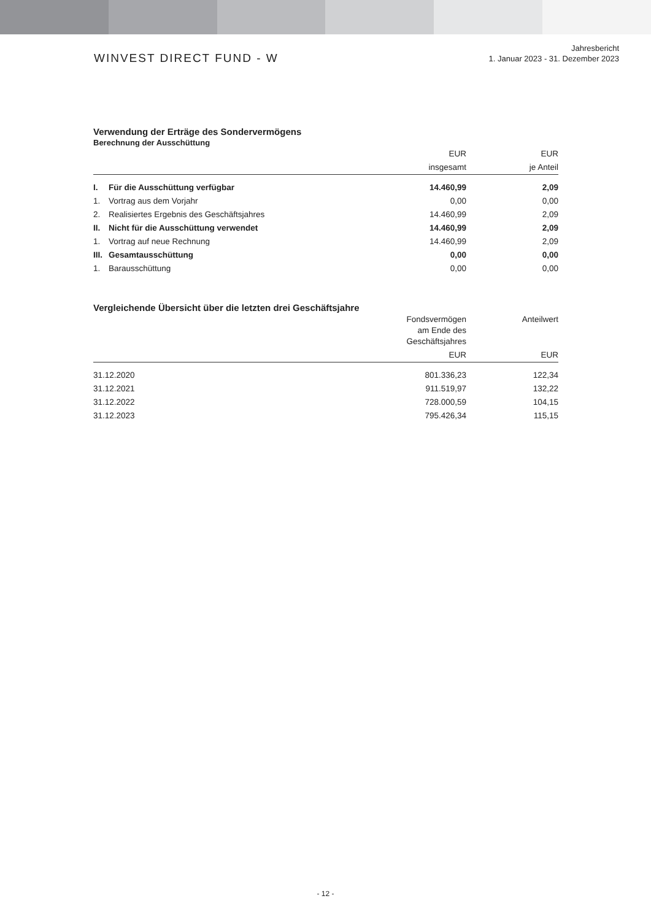WINVEST DIRECT FUND - W
Jahresbericht
1. Januar 2023 - 31. Dezember 2023
Verwendung der Erträge des Sondervermögens
Berechnung der Ausschüttung
| | | EUR | EUR |
| --- | --- | --- | --- |
| | | insgesamt | je Anteil |
| I. | Für die Ausschüttung verfügbar | 14.460,99 | 2,09 |
| 1. | Vortrag aus dem Vorjahr | 0,00 | 0,00 |
| 2. | Realisiertes Ergebnis des Geschäftsjahres | 14.460,99 | 2,09 |
| II. | Nicht für die Ausschüttung verwendet | 14.460,99 | 2,09 |
| 1. | Vortrag auf neue Rechnung | 14.460,99 | 2,09 |
| III. | Gesamtausschüttung | 0,00 | 0,00 |
| 1. | Barausschüttung | 0,00 | 0,00 |
Vergleichende Übersicht über die letzten drei Geschäftsjahre
| | Fondsvermögen am Ende des Geschäftsjahres | Anteilwert |
| --- | --- | --- |
| | EUR | EUR |
| 31.12.2020 | 801.336,23 | 122,34 |
| 31.12.2021 | 911.519,97 | 132,22 |
| 31.12.2022 | 728.000,59 | 104,15 |
| 31.12.2023 | 795.426,34 | 115,15 |
- 12 -